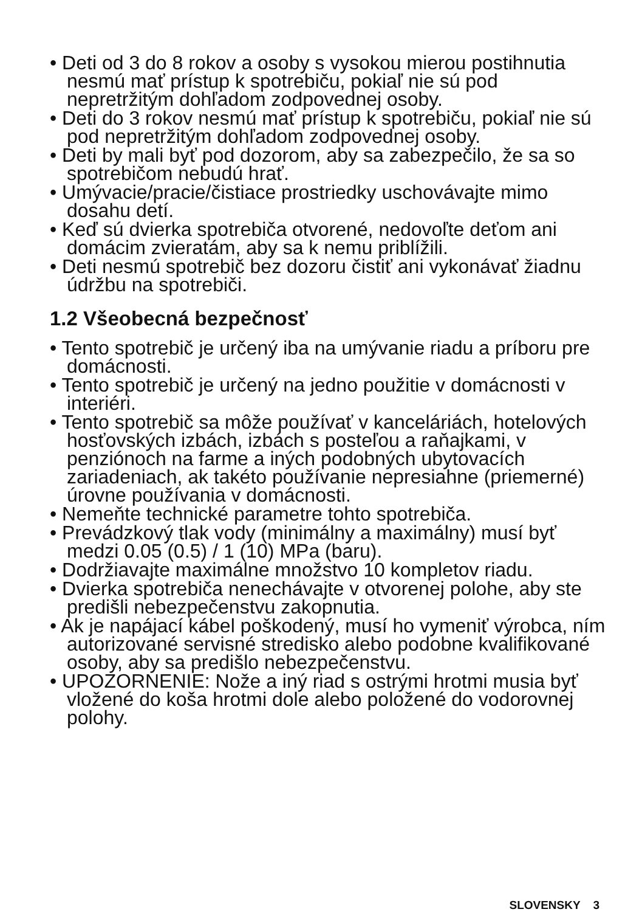• Deti od 3 do 8 rokov a osoby s vysokou mierou postihnutia nesmú mať prístup k spotrebiču, pokiaľ nie sú pod nepretržitým dohľadom zodpovednej osoby.
• Deti do 3 rokov nesmú mať prístup k spotrebiču, pokiaľ nie sú pod nepretržitým dohľadom zodpovednej osoby.
• Deti by mali byť pod dozorom, aby sa zabezpečilo, že sa so spotrebičom nebudú hrať.
• Umývacie/pracie/čistiace prostriedky uschovávajte mimo dosahu detí.
• Keď sú dvierka spotrebiča otvorené, nedovoľte deťom ani domácim zvieratám, aby sa k nemu priblížili.
• Deti nesmú spotrebič bez dozoru čistiť ani vykonávať žiadnu údržbu na spotrebiči.
1.2 Všeobecná bezpečnosť
• Tento spotrebič je určený iba na umývanie riadu a príboru pre domácnosti.
• Tento spotrebič je určený na jedno použitie v domácnosti v interiéri.
• Tento spotrebič sa môže používať v kanceláriách, hotelových hosťovských izbách, izbách s posteľou a raňajkami, v penziónoch na farme a iných podobných ubytovacích zariadeniach, ak takéto používanie nepresiahne (priemerné) úrovne používania v domácnosti.
• Nemeňte technické parametre tohto spotrebiča.
• Prevádzkový tlak vody (minimálny a maximálny) musí byť medzi 0.05 (0.5) / 1 (10) MPa (baru).
• Dodržiavajte maximálne množstvo 10 kompletov riadu.
• Dvierka spotrebiča nenechávajte v otvorenej polohe, aby ste predišli nebezpečenstvu zakopnutia.
• Ak je napájací kábel poškodený, musí ho vymeniť výrobca, ním autorizované servisné stredisko alebo podobne kvalifikované osoby, aby sa predišlo nebezpečenstvu.
• UPOZORNENIE: Nože a iný riad s ostrými hrotmi musia byť vložené do koša hrotmi dole alebo položené do vodorovnej polohy.
SLOVENSKY 3